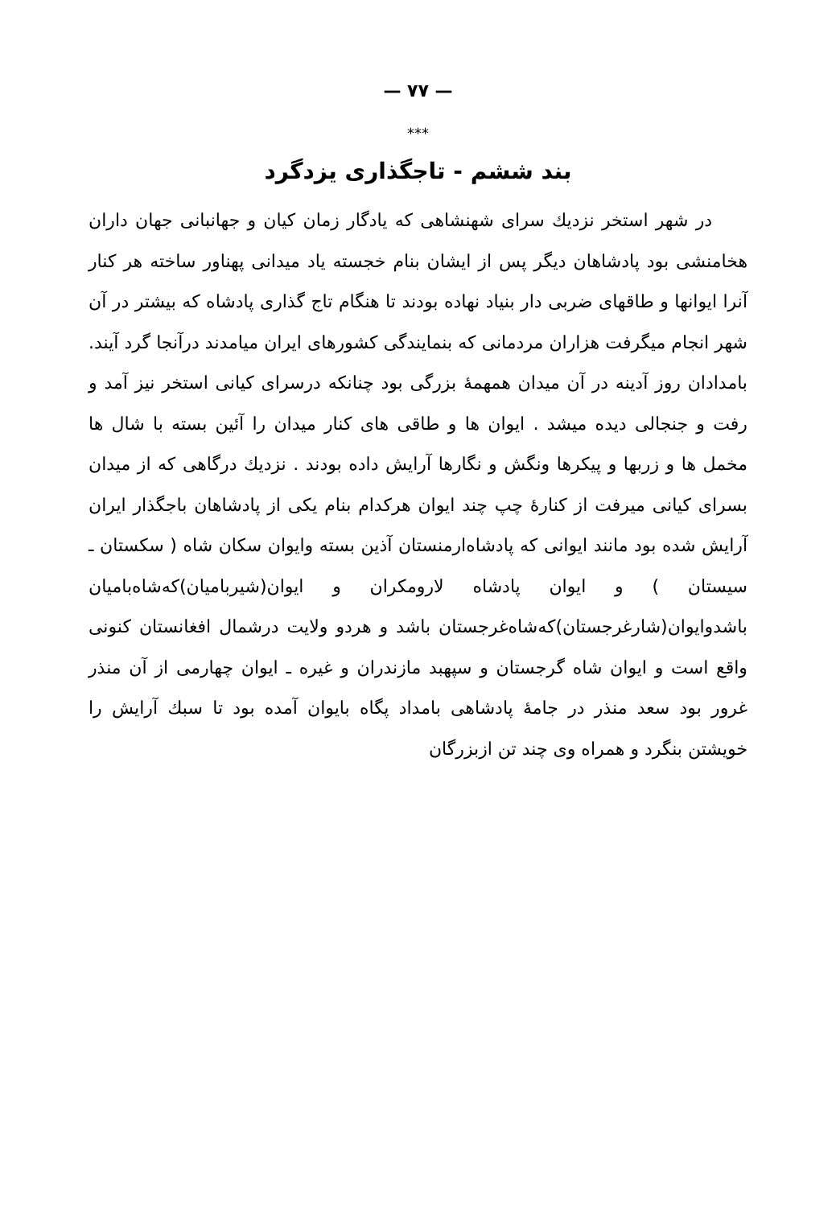— ۷۷ —
***
بند ششم - تاجگذاری یزدگرد
در شهر استخر نزدیك سرای شهنشاهی که یادگار زمان کیان و جهانبانی جهان داران هخامنشی بود پادشاهان دیگر پس از ایشان بنام خجسته یاد میدانی پهناور ساخته هر کنار آنرا ایوانها و طاقهای ضربی دار بنیاد نهاده بودند تا هنگام تاج گذاری پادشاه که بیشتر در آن شهر انجام میگرفت هزاران مردمانی که بنمایندگی کشورهای ایران میامدند درآنجا گرد آیند. بامدادان روز آدینه در آن میدان همهمهٔ بزرگی بود چنانکه درسرای کیانی استخر نیز آمد و رفت و جنجالی دیده میشد . ایوان ها و طاقی های کنار میدان را آئین بسته با شال ها مخمل ها و زربها و پیکرها ونگش و نگارها آرایش داده بودند . نزدیك درگاهی که از میدان بسرای کیانی میرفت از کنارهٔ چپ چند ایوان هرکدام بنام یکی از پادشاهان باجگذار ایران آرایش شده بود مانند ایوانی که پادشاه‌ارمنستان آذین بسته وایوان سکان شاه ( سکستان ـ سیستان ) و ایوان پادشاه لارومکران و ایوان(شیربامیان)که‌شاه‌بامیان باشدوایوان(شارغرجستان)که‌شاه‌غرجستان باشد و هردو ولایت درشمال افغانستان کنونی واقع است و ایوان شاه گرجستان و سپهبد مازندران و غیره ـ ایوان چهارمی از آن منذر غرور بود سعد منذر در جامهٔ پادشاهی بامداد پگاه بایوان آمده بود تا سبك آرایش را خویشتن بنگرد و همراه وی چند تن ازبزرگان